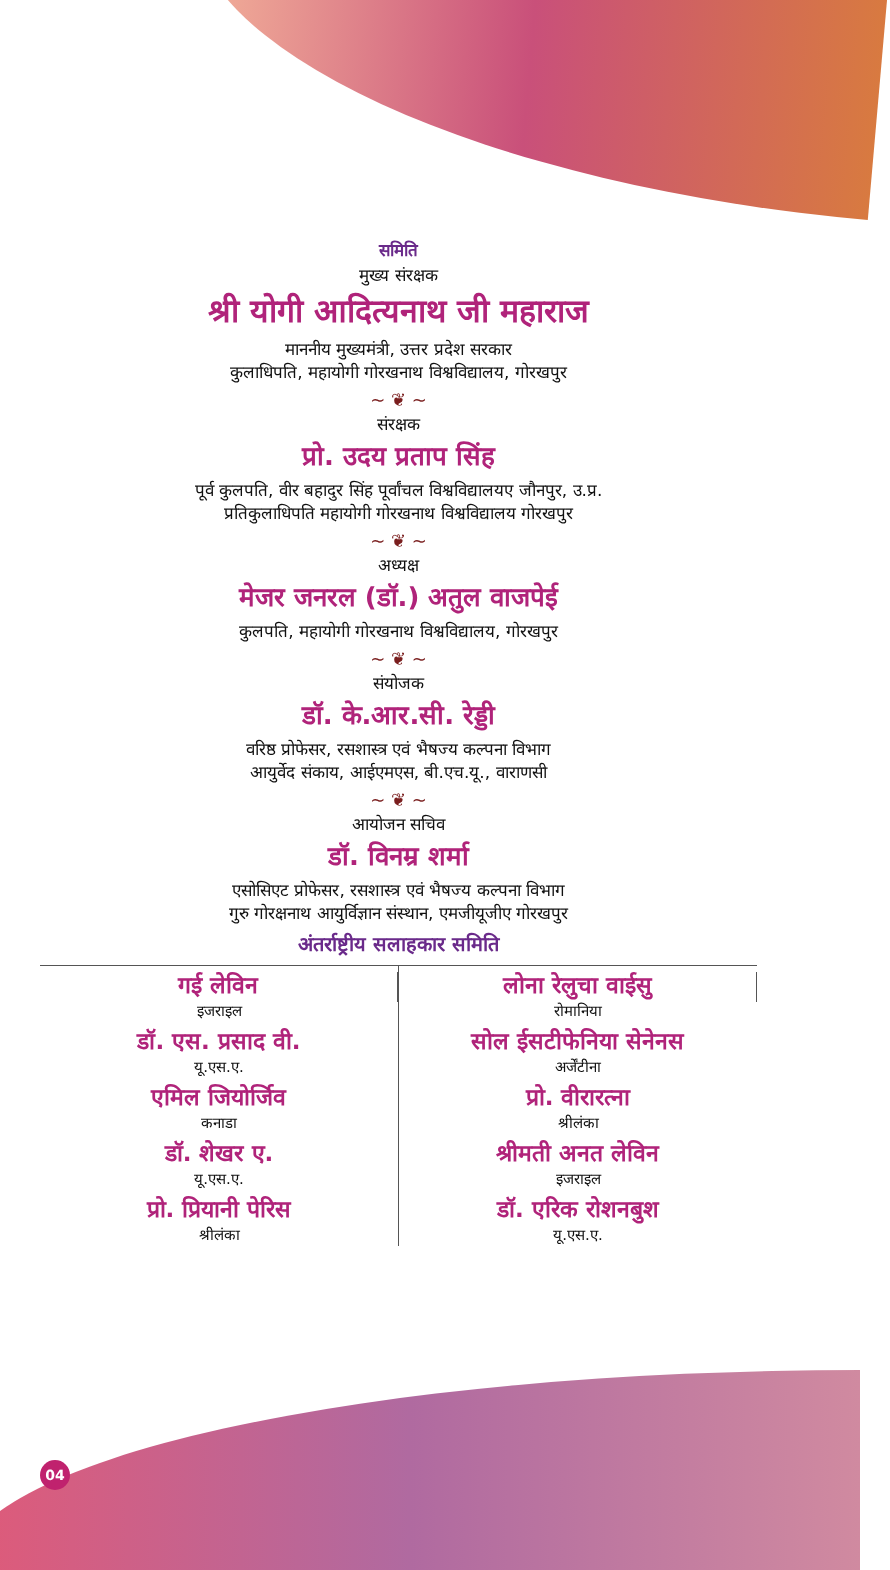समिति
मुख्य संरक्षक
श्री योगी आदित्यनाथ जी महाराज
माननीय मुख्यमंत्री, उत्तर प्रदेश सरकार
कुलाधिपति, महायोगी गोरखनाथ विश्वविद्यालय, गोरखपुर
~ ❦ ~
संरक्षक
प्रो. उदय प्रताप सिंह
पूर्व कुलपति, वीर बहादुर सिंह पूर्वांचल विश्वविद्यालयए जौनपुर, उ.प्र.
प्रतिकुलाधिपति महायोगी गोरखनाथ विश्वविद्यालय गोरखपुर
~ ❦ ~
अध्यक्ष
मेजर जनरल (डॉ.) अतुल वाजपेई
कुलपति, महायोगी गोरखनाथ विश्वविद्यालय, गोरखपुर
~ ❦ ~
संयोजक
डॉ. के.आर.सी. रेड्डी
वरिष्ठ प्रोफेसर, रसशास्त्र एवं भैषज्य कल्पना विभाग
आयुर्वेद संकाय, आईएमएस, बी.एच.यू., वाराणसी
~ ❦ ~
आयोजन सचिव
डॉ. विनम्र शर्मा
एसोसिएट प्रोफेसर, रसशास्त्र एवं भैषज्य कल्पना विभाग
गुरु गोरक्षनाथ आयुर्विज्ञान संस्थान, एमजीयूजीए गोरखपुर
अंतर्राष्ट्रीय सलाहकार समिति
गई लेविन
इजराइल
डॉ. एस. प्रसाद वी.
यू.एस.ए.
एमिल जियोर्जिव
कनाडा
डॉ. शेखर ए.
यू.एस.ए.
प्रो. प्रियानी पेरिस
श्रीलंका
लोना रेलुचा वाईसु
रोमानिया
सोल ईसटीफेनिया सेनेनस
अर्जेंटीना
प्रो. वीरारत्ना
श्रीलंका
श्रीमती अनत लेविन
इजराइल
डॉ. एरिक रोशनबुश
यू.एस.ए.
04